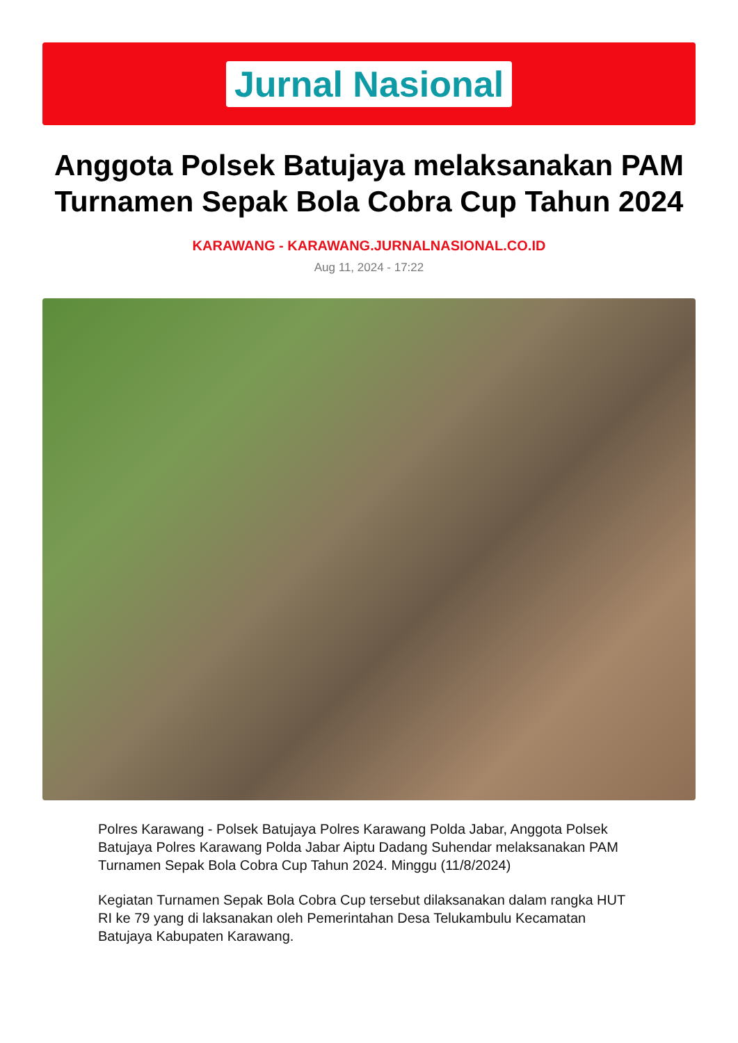Jurnal Nasional
Anggota Polsek Batujaya melaksanakan PAM Turnamen Sepak Bola Cobra Cup Tahun 2024
KARAWANG - KARAWANG.JURNALNASIONAL.CO.ID
Aug 11, 2024 - 17:22
Polres Karawang - Polsek Batujaya Polres Karawang Polda Jabar, Anggota Polsek Batujaya Polres Karawang Polda Jabar Aiptu Dadang Suhendar melaksanakan PAM Turnamen Sepak Bola Cobra Cup Tahun 2024. Minggu (11/8/2024)
Kegiatan Turnamen Sepak Bola Cobra Cup tersebut dilaksanakan dalam rangka HUT RI ke 79 yang di laksanakan oleh Pemerintahan Desa Telukambulu Kecamatan Batujaya Kabupaten Karawang.